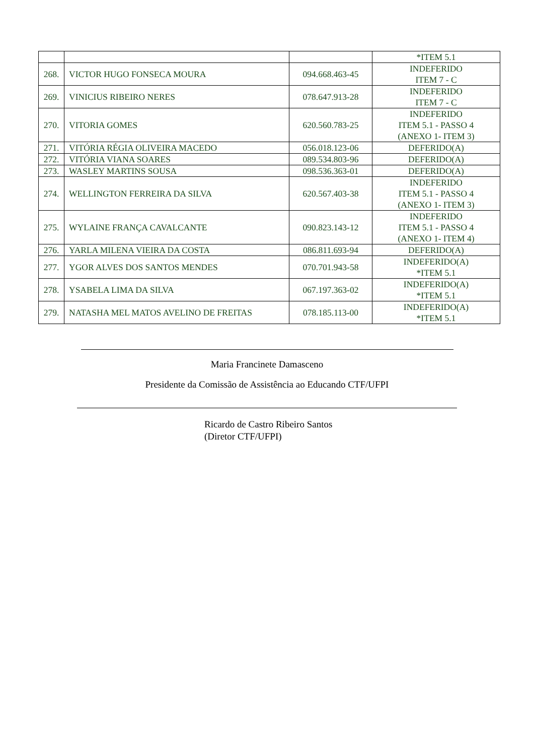| | | | *ITEM 5.1 |
| 268. | VICTOR HUGO FONSECA MOURA | 094.668.463-45 | INDEFERIDO ITEM 7 - C |
| 269. | VINICIUS RIBEIRO NERES | 078.647.913-28 | INDEFERIDO ITEM 7 - C |
| 270. | VITORIA GOMES | 620.560.783-25 | INDEFERIDO ITEM 5.1 - PASSO 4 (ANEXO 1- ITEM 3) |
| 271. | VITÓRIA RÉGIA OLIVEIRA MACEDO | 056.018.123-06 | DEFERIDO(A) |
| 272. | VITÓRIA VIANA SOARES | 089.534.803-96 | DEFERIDO(A) |
| 273. | WASLEY MARTINS SOUSA | 098.536.363-01 | DEFERIDO(A) |
| 274. | WELLINGTON FERREIRA DA SILVA | 620.567.403-38 | INDEFERIDO ITEM 5.1 - PASSO 4 (ANEXO 1- ITEM 3) |
| 275. | WYLAINE FRANÇA CAVALCANTE | 090.823.143-12 | INDEFERIDO ITEM 5.1 - PASSO 4 (ANEXO 1- ITEM 4) |
| 276. | YARLA MILENA VIEIRA DA COSTA | 086.811.693-94 | DEFERIDO(A) |
| 277. | YGOR ALVES DOS SANTOS MENDES | 070.701.943-58 | INDEFERIDO(A) *ITEM 5.1 |
| 278. | YSABELA LIMA DA SILVA | 067.197.363-02 | INDEFERIDO(A) *ITEM 5.1 |
| 279. | NATASHA MEL MATOS AVELINO DE FREITAS | 078.185.113-00 | INDEFERIDO(A) *ITEM 5.1 |
Maria Francinete Damasceno
Presidente da Comissão de Assistência ao Educando CTF/UFPI
Ricardo de Castro Ribeiro Santos
(Diretor CTF/UFPI)